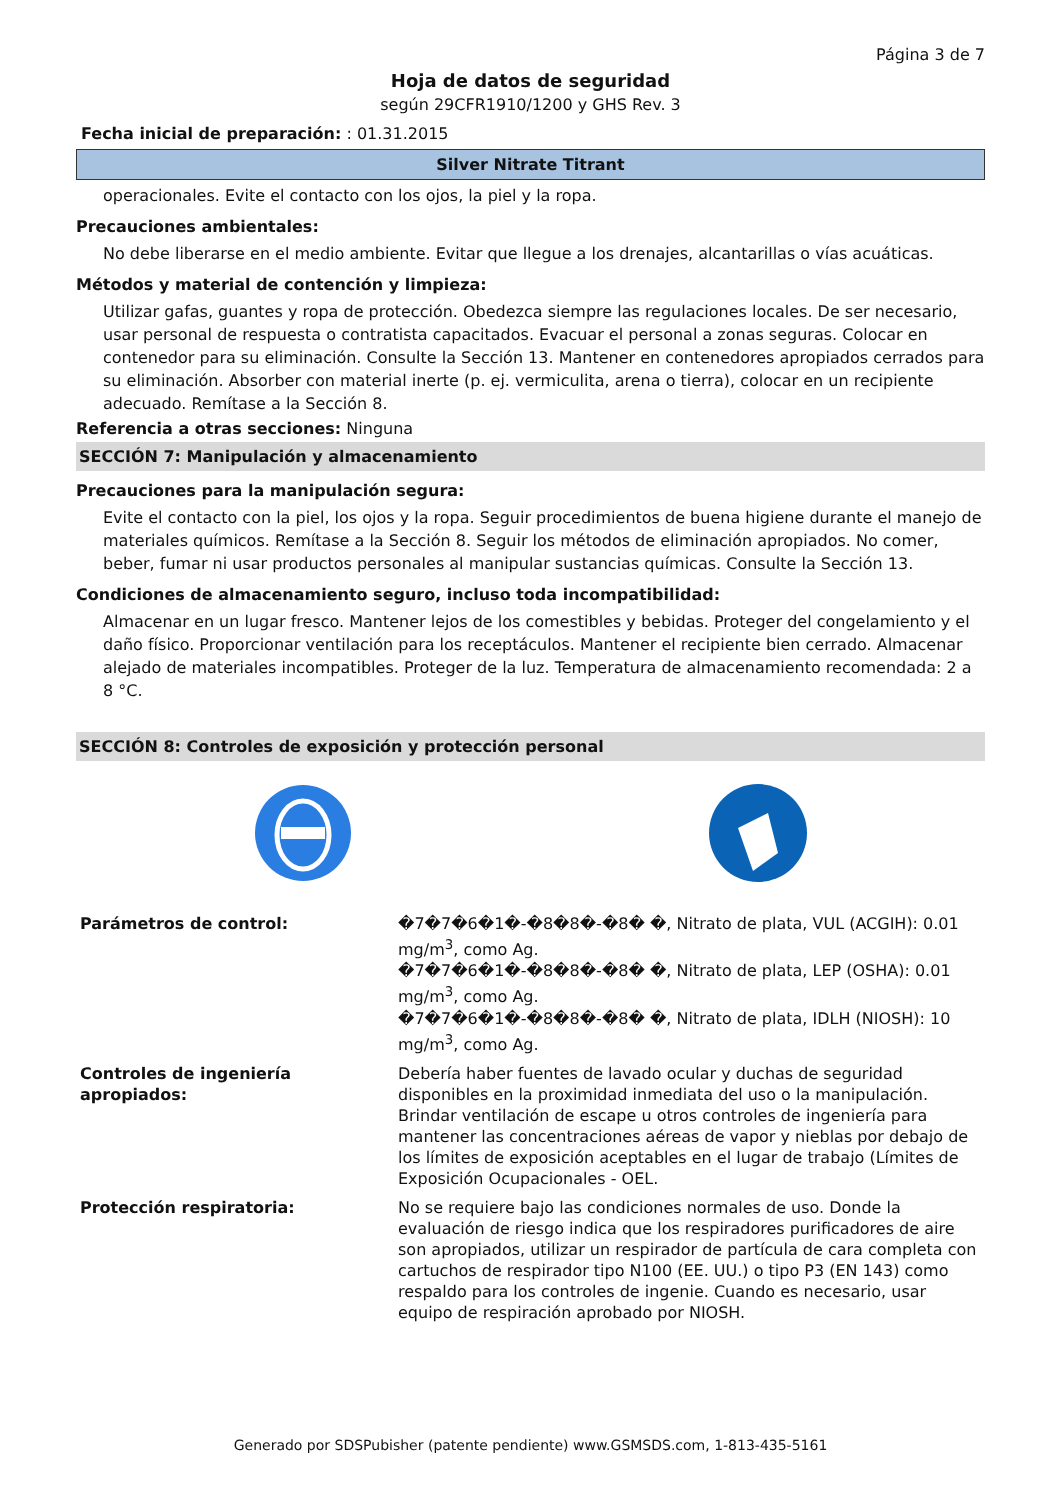Página 3 de 7
Hoja de datos de seguridad
según 29CFR1910/1200 y GHS Rev. 3
Fecha inicial de preparación: : 01.31.2015
Silver Nitrate Titrant
operacionales. Evite el contacto con los ojos, la piel y la ropa.
Precauciones ambientales:
No debe liberarse en el medio ambiente. Evitar que llegue a los drenajes, alcantarillas o vías acuáticas.
Métodos y material de contención y limpieza:
Utilizar gafas, guantes y ropa de protección. Obedezca siempre las regulaciones locales. De ser necesario, usar personal de respuesta o contratista capacitados. Evacuar el personal a zonas seguras. Colocar en contenedor para su eliminación. Consulte la Sección 13. Mantener en contenedores apropiados cerrados para su eliminación. Absorber con material inerte (p. ej. vermiculita, arena o tierra), colocar en un recipiente adecuado. Remítase a la Sección 8.
Referencia a otras secciones: Ninguna
SECCIÓN 7: Manipulación y almacenamiento
Precauciones para la manipulación segura:
Evite el contacto con la piel, los ojos y la ropa. Seguir procedimientos de buena higiene durante el manejo de materiales químicos. Remítase a la Sección 8. Seguir los métodos de eliminación apropiados. No comer, beber, fumar ni usar productos personales al manipular sustancias químicas. Consulte la Sección 13.
Condiciones de almacenamiento seguro, incluso toda incompatibilidad:
Almacenar en un lugar fresco. Mantener lejos de los comestibles y bebidas. Proteger del congelamiento y el daño físico. Proporcionar ventilación para los receptáculos. Mantener el recipiente bien cerrado. Almacenar alejado de materiales incompatibles. Proteger de la luz. Temperatura de almacenamiento recomendada: 2 a 8 °C.
SECCIÓN 8: Controles de exposición y protección personal
| Parámetros de control: | �7�7�6�1�-�8�8�-�8� �, Nitrato de plata, VUL (ACGIH): 0.01 mg/m<sup>3</sup>, como Ag. �7�7�6�1�-�8�8�-�8� �, Nitrato de plata, LEP (OSHA): 0.01 mg/m<sup>3</sup>, como Ag. �7�7�6�1�-�8�8�-�8� �, Nitrato de plata, IDLH (NIOSH): 10 mg/m<sup>3</sup>, como Ag. |
| Controles de ingeniería apropiados: | Debería haber fuentes de lavado ocular y duchas de seguridad disponibles en la proximidad inmediata del uso o la manipulación. Brindar ventilación de escape u otros controles de ingeniería para mantener las concentraciones aéreas de vapor y nieblas por debajo de los límites de exposición aceptables en el lugar de trabajo (Límites de Exposición Ocupacionales - OEL. |
| Protección respiratoria: | No se requiere bajo las condiciones normales de uso. Donde la evaluación de riesgo indica que los respiradores purificadores de aire son apropiados, utilizar un respirador de partícula de cara completa con cartuchos de respirador tipo N100 (EE. UU.) o tipo P3 (EN 143) como respaldo para los controles de ingenie. Cuando es necesario, usar equipo de respiración aprobado por NIOSH. |
Generado por SDSPubisher (patente pendiente) www.GSMSDS.com, 1-813-435-5161